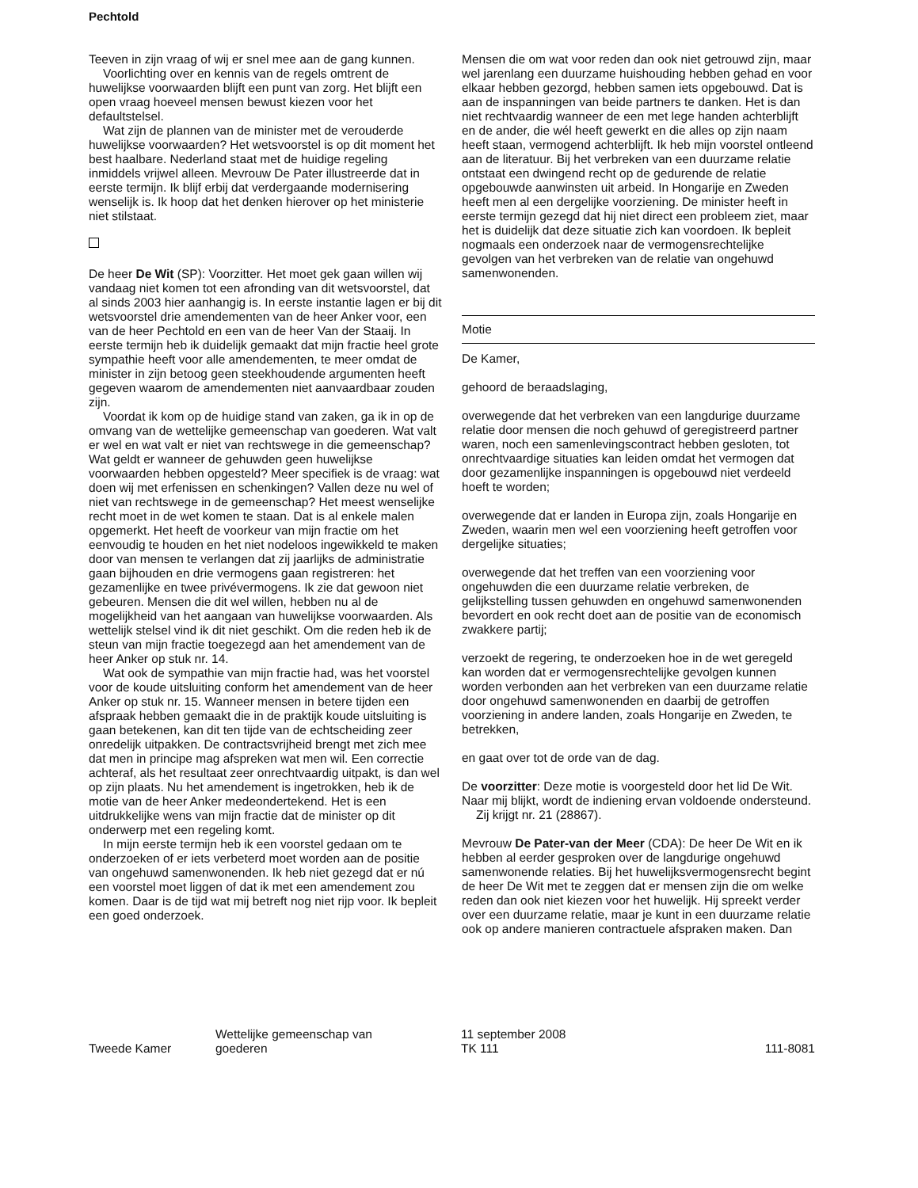Pechtold
Teeven in zijn vraag of wij er snel mee aan de gang kunnen.
Voorlichting over en kennis van de regels omtrent de huwelijkse voorwaarden blijft een punt van zorg. Het blijft een open vraag hoeveel mensen bewust kiezen voor het defaultstelsel.
Wat zijn de plannen van de minister met de verouderde huwelijkse voorwaarden? Het wetsvoorstel is op dit moment het best haalbare. Nederland staat met de huidige regeling inmiddels vrijwel alleen. Mevrouw De Pater illustreerde dat in eerste termijn. Ik blijf erbij dat verdergaande modernisering wenselijk is. Ik hoop dat het denken hierover op het ministerie niet stilstaat.
De heer De Wit (SP): Voorzitter. Het moet gek gaan willen wij vandaag niet komen tot een afronding van dit wetsvoorstel, dat al sinds 2003 hier aanhangig is. In eerste instantie lagen er bij dit wetsvoorstel drie amendementen van de heer Anker voor, een van de heer Pechtold en een van de heer Van der Staaij. In eerste termijn heb ik duidelijk gemaakt dat mijn fractie heel grote sympathie heeft voor alle amendementen, te meer omdat de minister in zijn betoog geen steekhoudende argumenten heeft gegeven waarom de amendementen niet aanvaardbaar zouden zijn.
Voordat ik kom op de huidige stand van zaken, ga ik in op de omvang van de wettelijke gemeenschap van goederen. Wat valt er wel en wat valt er niet van rechtswege in die gemeenschap? Wat geldt er wanneer de gehuwden geen huwelijkse voorwaarden hebben opgesteld? Meer specifiek is de vraag: wat doen wij met erfenissen en schenkingen? Vallen deze nu wel of niet van rechtswege in de gemeenschap? Het meest wenselijke recht moet in de wet komen te staan. Dat is al enkele malen opgemerkt. Het heeft de voorkeur van mijn fractie om het eenvoudig te houden en het niet nodeloos ingewikkeld te maken door van mensen te verlangen dat zij jaarlijks de administratie gaan bijhouden en drie vermogens gaan registreren: het gezamenlijke en twee privévermogens. Ik zie dat gewoon niet gebeuren. Mensen die dit wel willen, hebben nu al de mogelijkheid van het aangaan van huwelijkse voorwaarden. Als wettelijk stelsel vind ik dit niet geschikt. Om die reden heb ik de steun van mijn fractie toegezegd aan het amendement van de heer Anker op stuk nr. 14.
Wat ook de sympathie van mijn fractie had, was het voorstel voor de koude uitsluiting conform het amendement van de heer Anker op stuk nr. 15. Wanneer mensen in betere tijden een afspraak hebben gemaakt die in de praktijk koude uitsluiting is gaan betekenen, kan dit ten tijde van de echtscheiding zeer onredelijk uitpakken. De contractsvrijheid brengt met zich mee dat men in principe mag afspreken wat men wil. Een correctie achteraf, als het resultaat zeer onrechtvaardig uitpakt, is dan wel op zijn plaats. Nu het amendement is ingetrokken, heb ik de motie van de heer Anker medeondertekend. Het is een uitdrukkelijke wens van mijn fractie dat de minister op dit onderwerp met een regeling komt.
In mijn eerste termijn heb ik een voorstel gedaan om te onderzoeken of er iets verbeterd moet worden aan de positie van ongehuwd samenwonenden. Ik heb niet gezegd dat er nú een voorstel moet liggen of dat ik met een amendement zou komen. Daar is de tijd wat mij betreft nog niet rijp voor. Ik bepleit een goed onderzoek.
Mensen die om wat voor reden dan ook niet getrouwd zijn, maar wel jarenlang een duurzame huishouding hebben gehad en voor elkaar hebben gezorgd, hebben samen iets opgebouwd. Dat is aan de inspanningen van beide partners te danken. Het is dan niet rechtvaardig wanneer de een met lege handen achterblijft en de ander, die wél heeft gewerkt en die alles op zijn naam heeft staan, vermogend achterblijft. Ik heb mijn voorstel ontleend aan de literatuur. Bij het verbreken van een duurzame relatie ontstaat een dwingend recht op de gedurende de relatie opgebouwde aanwinsten uit arbeid. In Hongarije en Zweden heeft men al een dergelijke voorziening. De minister heeft in eerste termijn gezegd dat hij niet direct een probleem ziet, maar het is duidelijk dat deze situatie zich kan voordoen. Ik bepleit nogmaals een onderzoek naar de vermogensrechtelijke gevolgen van het verbreken van de relatie van ongehuwd samenwonenden.
Motie
De Kamer,
gehoord de beraadslaging,
overwegende dat het verbreken van een langdurige duurzame relatie door mensen die noch gehuwd of geregistreerd partner waren, noch een samenlevingscontract hebben gesloten, tot onrechtvaardige situaties kan leiden omdat het vermogen dat door gezamenlijke inspanningen is opgebouwd niet verdeeld hoeft te worden;
overwegende dat er landen in Europa zijn, zoals Hongarije en Zweden, waarin men wel een voorziening heeft getroffen voor dergelijke situaties;
overwegende dat het treffen van een voorziening voor ongehuwden die een duurzame relatie verbreken, de gelijkstelling tussen gehuwden en ongehuwd samenwonenden bevordert en ook recht doet aan de positie van de economisch zwakkere partij;
verzoekt de regering, te onderzoeken hoe in de wet geregeld kan worden dat er vermogensrechtelijke gevolgen kunnen worden verbonden aan het verbreken van een duurzame relatie door ongehuwd samenwonenden en daarbij de getroffen voorziening in andere landen, zoals Hongarije en Zweden, te betrekken,
en gaat over tot de orde van de dag.
De voorzitter: Deze motie is voorgesteld door het lid De Wit. Naar mij blijkt, wordt de indiening ervan voldoende ondersteund.
Zij krijgt nr. 21 (28867).
Mevrouw De Pater-van der Meer (CDA): De heer De Wit en ik hebben al eerder gesproken over de langdurige ongehuwd samenwonende relaties. Bij het huwelijksvermogensrecht begint de heer De Wit met te zeggen dat er mensen zijn die om welke reden dan ook niet kiezen voor het huwelijk. Hij spreekt verder over een duurzame relatie, maar je kunt in een duurzame relatie ook op andere manieren contractuele afspraken maken. Dan
Tweede Kamer
Wettelijke gemeenschap van
goederen
11 september 2008
TK 111
111-8081